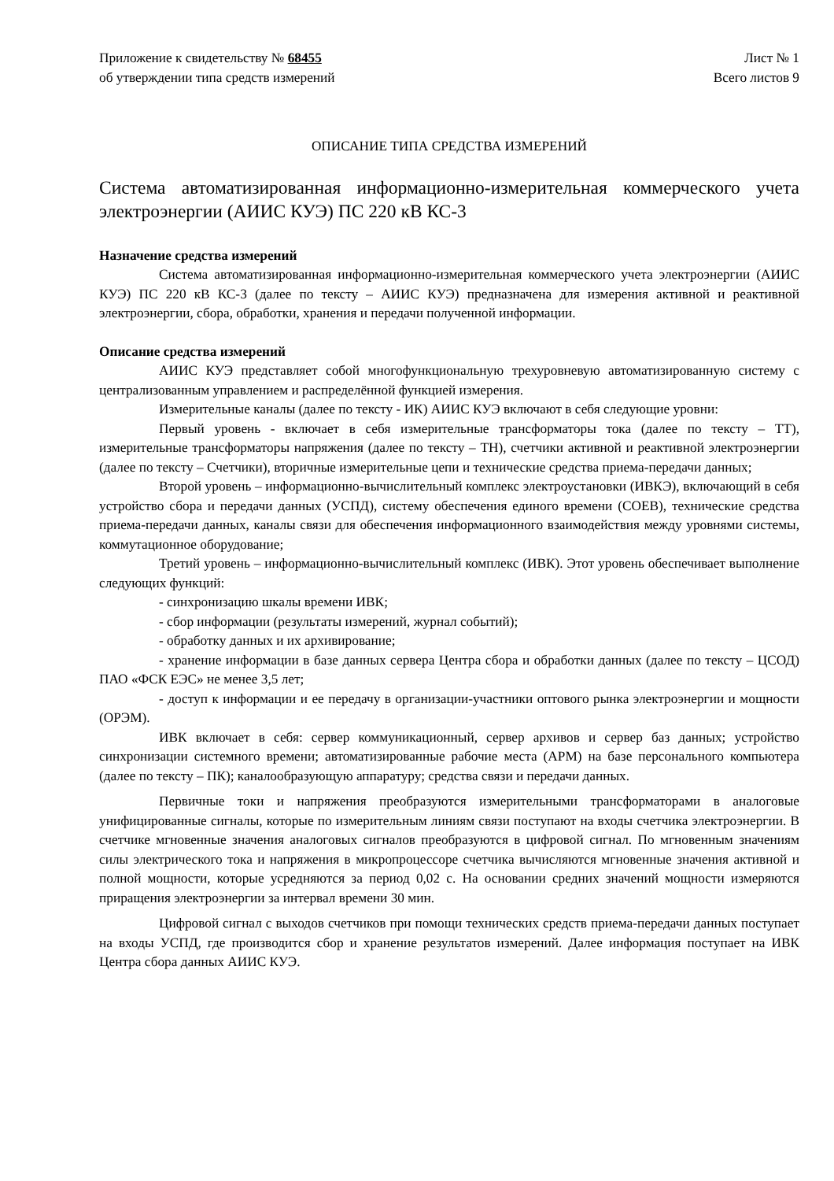Приложение к свидетельству № 68455
об утверждении типа средств измерений
Лист № 1
Всего листов 9
ОПИСАНИЕ ТИПА СРЕДСТВА ИЗМЕРЕНИЙ
Система автоматизированная информационно-измерительная коммерческого учета электроэнергии (АИИС КУЭ) ПС 220 кВ КС-3
Назначение средства измерений
Система автоматизированная информационно-измерительная коммерческого учета электроэнергии (АИИС КУЭ) ПС 220 кВ КС-3 (далее по тексту – АИИС КУЭ) предназначена для измерения активной и реактивной электроэнергии, сбора, обработки, хранения и передачи полученной информации.
Описание средства измерений
АИИС КУЭ представляет собой многофункциональную трехуровневую автоматизированную систему с централизованным управлением и распределённой функцией измерения.
Измерительные каналы (далее по тексту - ИК) АИИС КУЭ включают в себя следующие уровни:
Первый уровень - включает в себя измерительные трансформаторы тока (далее по тексту – ТТ), измерительные трансформаторы напряжения (далее по тексту – ТН), счетчики активной и реактивной электроэнергии (далее по тексту – Счетчики), вторичные измерительные цепи и технические средства приема-передачи данных;
Второй уровень – информационно-вычислительный комплекс электроустановки (ИВКЭ), включающий в себя устройство сбора и передачи данных (УСПД), систему обеспечения единого времени (СОЕВ), технические средства приема-передачи данных, каналы связи для обеспечения информационного взаимодействия между уровнями системы, коммутационное оборудование;
Третий уровень – информационно-вычислительный комплекс (ИВК). Этот уровень обеспечивает выполнение следующих функций:
- синхронизацию шкалы времени ИВК;
- сбор информации (результаты измерений, журнал событий);
- обработку данных и их архивирование;
- хранение информации в базе данных сервера Центра сбора и обработки данных (далее по тексту – ЦСОД) ПАО «ФСК ЕЭС» не менее 3,5 лет;
- доступ к информации и ее передачу в организации-участники оптового рынка электроэнергии и мощности (ОРЭМ).
ИВК включает в себя: сервер коммуникационный, сервер архивов и сервер баз данных; устройство синхронизации системного времени; автоматизированные рабочие места (АРМ) на базе персонального компьютера (далее по тексту – ПК); каналообразующую аппаратуру; средства связи и передачи данных.
Первичные токи и напряжения преобразуются измерительными трансформаторами в аналоговые унифицированные сигналы, которые по измерительным линиям связи поступают на входы счетчика электроэнергии. В счетчике мгновенные значения аналоговых сигналов преобразуются в цифровой сигнал. По мгновенным значениям силы электрического тока и напряжения в микропроцессоре счетчика вычисляются мгновенные значения активной и полной мощности, которые усредняются за период 0,02 с. На основании средних значений мощности измеряются приращения электроэнергии за интервал времени 30 мин.
Цифровой сигнал с выходов счетчиков при помощи технических средств приема-передачи данных поступает на входы УСПД, где производится сбор и хранение результатов измерений. Далее информация поступает на ИВК Центра сбора данных АИИС КУЭ.